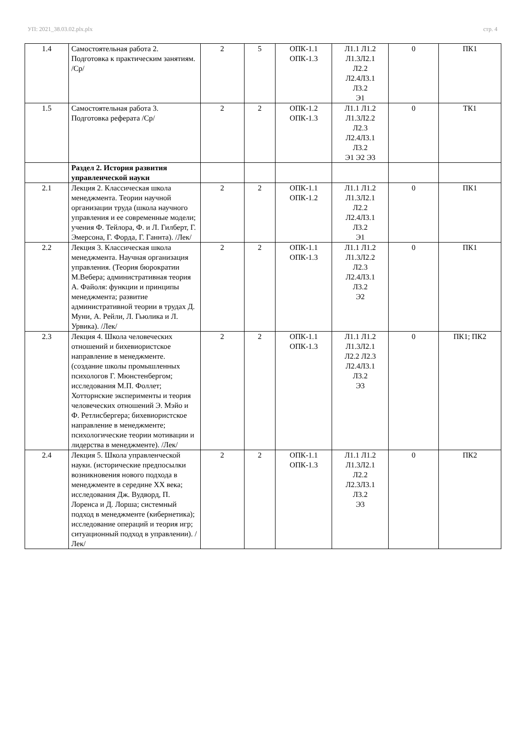УП: 2021_38.03.02.plx.plx стр. 4
| 1.4 | Самостоятельная работа 2. Подготовка к практическим занятиям. /Ср/ | 2 | 5 | ОПК-1.1 ОПК-1.3 | Л1.1 Л1.2 Л1.3Л2.1 Л2.2 Л2.4Л3.1 Л3.2 Э1 | 0 | ПК1 |
| 1.5 | Самостоятельная работа 3. Подготовка реферата /Ср/ | 2 | 2 | ОПК-1.2 ОПК-1.3 | Л1.1 Л1.2 Л1.3Л2.2 Л2.3 Л2.4Л3.1 Л3.2 Э1 Э2 Э3 | 0 | ТК1 |
| | Раздел 2. История развития управленческой науки | | | | | | |
| 2.1 | Лекция 2. Классическая школа менеджмента. Теории научной организации труда (школа научного управления и ее современные модели; учения Ф. Тейлора, Ф. и Л. Гилберт, Г. Эмерсона, Г. Форда, Г. Ганнта). /Лек/ | 2 | 2 | ОПК-1.1 ОПК-1.2 | Л1.1 Л1.2 Л1.3Л2.1 Л2.2 Л2.4Л3.1 Л3.2 Э1 | 0 | ПК1 |
| 2.2 | Лекция 3. Классическая школа менеджмента. Научная организация управления. (Теория бюрократии М.Вебера; административная теория А. Файоля: функции и принципы менеджмента; развитие административной теории в трудах Д. Муни, А. Рейли, Л. Гьюлика и Л. Урвика). /Лек/ | 2 | 2 | ОПК-1.1 ОПК-1.3 | Л1.1 Л1.2 Л1.3Л2.2 Л2.3 Л2.4Л3.1 Л3.2 Э2 | 0 | ПК1 |
| 2.3 | Лекция 4. Школа человеческих отношений и бихевиористское направление в менеджменте. (создание школы промышленных психологов Г. Мюнстенбергом; исследования М.П. Фоллет; Хотторнские эксперименты и теория человеческих отношений Э. Мэйо и Ф. Ретлисбергера; бихевиористское направление в менеджменте; психологические теории мотивации и лидерства в менеджменте). /Лек/ | 2 | 2 | ОПК-1.1 ОПК-1.3 | Л1.1 Л1.2 Л1.3Л2.1 Л2.2 Л2.3 Л2.4Л3.1 Л3.2 Э3 | 0 | ПК1; ПК2 |
| 2.4 | Лекция 5. Школа управленческой науки. (исторические предпосылки возникновения нового подхода в менеджменте в середине XX века; исследования Дж. Вудворд, П. Лоренса и Д. Лорша; системный подход в менеджменте (кибернетика); исследование операций и теория игр; ситуационный подход в управлении). /Лек/ | 2 | 2 | ОПК-1.1 ОПК-1.3 | Л1.1 Л1.2 Л1.3Л2.1 Л2.2 Л2.3Л3.1 Л3.2 Э3 | 0 | ПК2 |